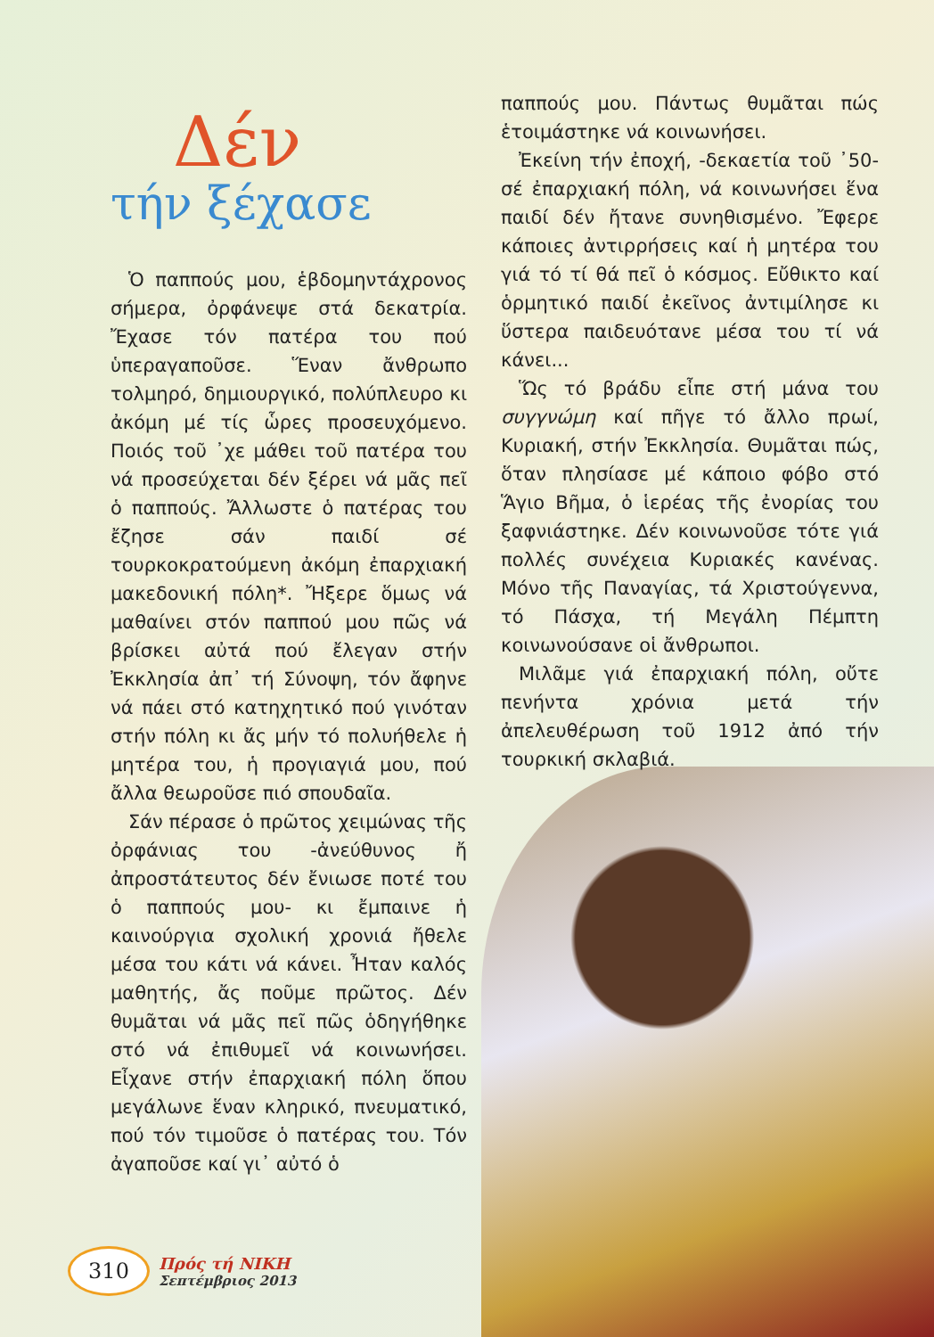Δέν
τήν ξέχασε
Ὁ παππούς μου, ἑβδομηντάχρονος σήμερα, ὀρφάνεψε στά δεκατρία. Ἔχασε τόν πατέρα του πού ὑπεραγαποῦσε. Ἕναν ἄνθρωπο τολμηρό, δημιουργικό, πολύπλευρο κι ἀκόμη μέ τίς ὧρες προσευχόμενο. Ποιός τοῦ ᾽χε μάθει τοῦ πατέρα του νά προσεύχεται δέν ξέρει νά μᾶς πεῖ ὁ παππούς. Ἄλλωστε ὁ πατέρας του ἔζησε σάν παιδί σέ τουρκοκρατούμενη ἀκόμη ἐπαρχιακή μακεδονική πόλη*. Ἤξερε ὅμως νά μαθαίνει στόν παππού μου πῶς νά βρίσκει αὐτά πού ἔλεγαν στήν Ἐκκλησία ἀπ᾽ τή Σύνοψη, τόν ἄφηνε νά πάει στό κατηχητικό πού γινόταν στήν πόλη κι ἄς μήν τό πολυήθελε ἡ μητέρα του, ἡ προγιαγιά μου, πού ἄλλα θεωροῦσε πιό σπουδαῖα.
Σάν πέρασε ὁ πρῶτος χειμώνας τῆς ὀρφάνιας του -ἀνεύθυνος ἤ ἀπροστάτευτος δέν ἔνιωσε ποτέ του ὁ παππούς μου- κι ἔμπαινε ἡ καινούργια σχολική χρονιά ἤθελε μέσα του κάτι νά κάνει. Ἦταν καλός μαθητής, ἄς ποῦμε πρῶτος. Δέν θυμᾶται νά μᾶς πεῖ πῶς ὁδηγήθηκε στό νά ἐπιθυμεῖ νά κοινωνήσει. Εἶχανε στήν ἐπαρχιακή πόλη ὅπου μεγάλωνε ἕναν κληρικό, πνευματικό, πού τόν τιμοῦσε ὁ πατέρας του. Τόν ἀγαποῦσε καί γι᾽ αὐτό ὁ
παππούς μου. Πάντως θυμᾶται πώς ἑτοιμάστηκε νά κοινωνήσει.
Ἐκείνη τήν ἐποχή, -δεκαετία τοῦ ᾽50- σέ ἐπαρχιακή πόλη, νά κοινωνήσει ἕνα παιδί δέν ἤτανε συνηθισμένο. Ἔφερε κάποιες ἀντιρρήσεις καί ἡ μητέρα του γιά τό τί θά πεῖ ὁ κόσμος. Εὔθικτο καί ὁρμητικό παιδί ἐκεῖνος ἀντιμίλησε κι ὕστερα παιδευότανε μέσα του τί νά κάνει...
Ὥς τό βράδυ εἶπε στή μάνα του συγγνώμη καί πῆγε τό ἄλλο πρωί, Κυριακή, στήν Ἐκκλησία. Θυμᾶται πώς, ὅταν πλησίασε μέ κάποιο φόβο στό Ἅγιο Βῆμα, ὁ ἱερέας τῆς ἐνορίας του ξαφνιάστηκε. Δέν κοινωνοῦσε τότε γιά πολλές συνέχεια Κυριακές κανένας. Μόνο τῆς Παναγίας, τά Χριστούγεννα, τό Πάσχα, τή Μεγάλη Πέμπτη κοινωνούσανε οἱ ἄνθρωποι.
Μιλᾶμε γιά ἐπαρχιακή πόλη, οὔτε πενήντα χρόνια μετά τήν ἀπελευθέρωση τοῦ 1912 ἀπό τήν τουρκική σκλαβιά.
310
Πρός τή ΝΙΚΗ
Σεπτέμβριος 2013